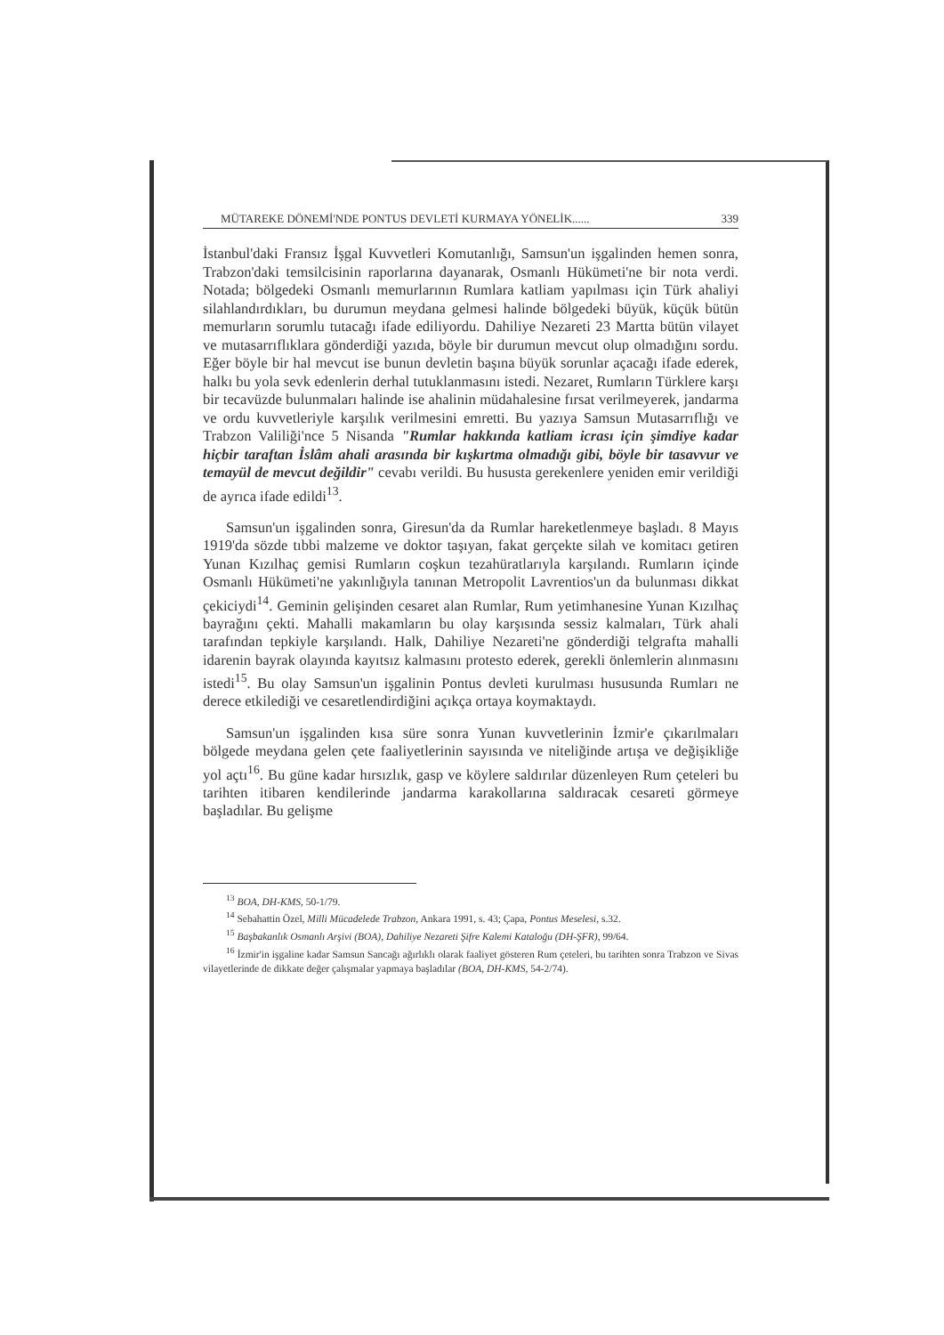MÜTAREKE DÖNEMİ'NDE PONTUS DEVLETİ KURMAYA YÖNELİK...... 339
İstanbul'daki Fransız İşgal Kuvvetleri Komutanlığı, Samsun'un işgalinden hemen sonra, Trabzon'daki temsilcisinin raporlarına dayanarak, Osmanlı Hükümeti'ne bir nota verdi. Notada; bölgedeki Osmanlı memurlarının Rumlara katliam yapılması için Türk ahaliyi silahlandırdıkları, bu durumun meydana gelmesi halinde bölgedeki büyük, küçük bütün memurların sorumlu tutacağı ifade ediliyordu. Dahiliye Nezareti 23 Martta bütün vilayet ve mutasarrıflıklara gönderdiği yazıda, böyle bir durumun mevcut olup olmadığını sordu. Eğer böyle bir hal mevcut ise bunun devletin başına büyük sorunlar açacağı ifade ederek, halkı bu yola sevk edenlerin derhal tutuklanmasını istedi. Nezaret, Rumların Türklere karşı bir tecavüzde bulunmaları halinde ise ahalinin müdahalesine fırsat verilmeyerek, jandarma ve ordu kuvvetleriyle karşılık verilmesini emretti. Bu yazıya Samsun Mutasarrıflığı ve Trabzon Valiliği'nce 5 Nisanda "Rumlar hakkında katliam icrası için şimdiye kadar hiçbir taraftan İslâm ahali arasında bir kışkırtma olmadığı gibi, böyle bir tasavvur ve temayül de mevcut değildir" cevabı verildi. Bu hususta gerekenlere yeniden emir verildiği de ayrıca ifade edildi<sup>13</sup>.
Samsun'un işgalinden sonra, Giresun'da da Rumlar hareketlenmeye başladı. 8 Mayıs 1919'da sözde tıbbi malzeme ve doktor taşıyan, fakat gerçekte silah ve komitacı getiren Yunan Kızılhaç gemisi Rumların coşkun tezahüratlarıyla karşılandı. Rumların içinde Osmanlı Hükümeti'ne yakınlığıyla tanınan Metropolit Lavrentios'un da bulunması dikkat çekiciydi<sup>14</sup>. Geminin gelişinden cesaret alan Rumlar, Rum yetimhanesine Yunan Kızılhaç bayrağını çekti. Mahalli makamların bu olay karşısında sessiz kalmaları, Türk ahali tarafından tepkiyle karşılandı. Halk, Dahiliye Nezareti'ne gönderdiği telgrafta mahalli idarenin bayrak olayında kayıtsız kalmasını protesto ederek, gerekli önlemlerin alınmasını istedi<sup>15</sup>. Bu olay Samsun'un işgalinin Pontus devleti kurulması hususunda Rumları ne derece etkilediği ve cesaretlendirdiğini açıkça ortaya koymaktaydı.
Samsun'un işgalinden kısa süre sonra Yunan kuvvetlerinin İzmir'e çıkarılmaları bölgede meydana gelen çete faaliyetlerinin sayısında ve niteliğinde artışa ve değişikliğe yol açtı<sup>16</sup>. Bu güne kadar hırsızlık, gasp ve köylere saldırılar düzenleyen Rum çeteleri bu tarihten itibaren kendilerinde jandarma karakollarına saldıracak cesareti görmeye başladılar. Bu gelişme
<sup>13</sup> BOA, DH-KMS, 50-1/79.
<sup>14</sup> Sebahattin Özel, Milli Mücadelede Trabzon, Ankara 1991, s. 43; Çapa, Pontus Meselesi, s.32.
<sup>15</sup> Başbakanlık Osmanlı Arşivi (BOA), Dahiliye Nezareti Şifre Kalemi Kataloğu (DH-ŞFR), 99/64.
<sup>16</sup> İzmir'in işgaline kadar Samsun Sancağı ağırlıklı olarak faaliyet gösteren Rum çeteleri, bu tarihten sonra Trabzon ve Sivas vilayetlerinde de dikkate değer çalışmalar yapmaya başladılar (BOA, DH-KMS, 54-2/74).